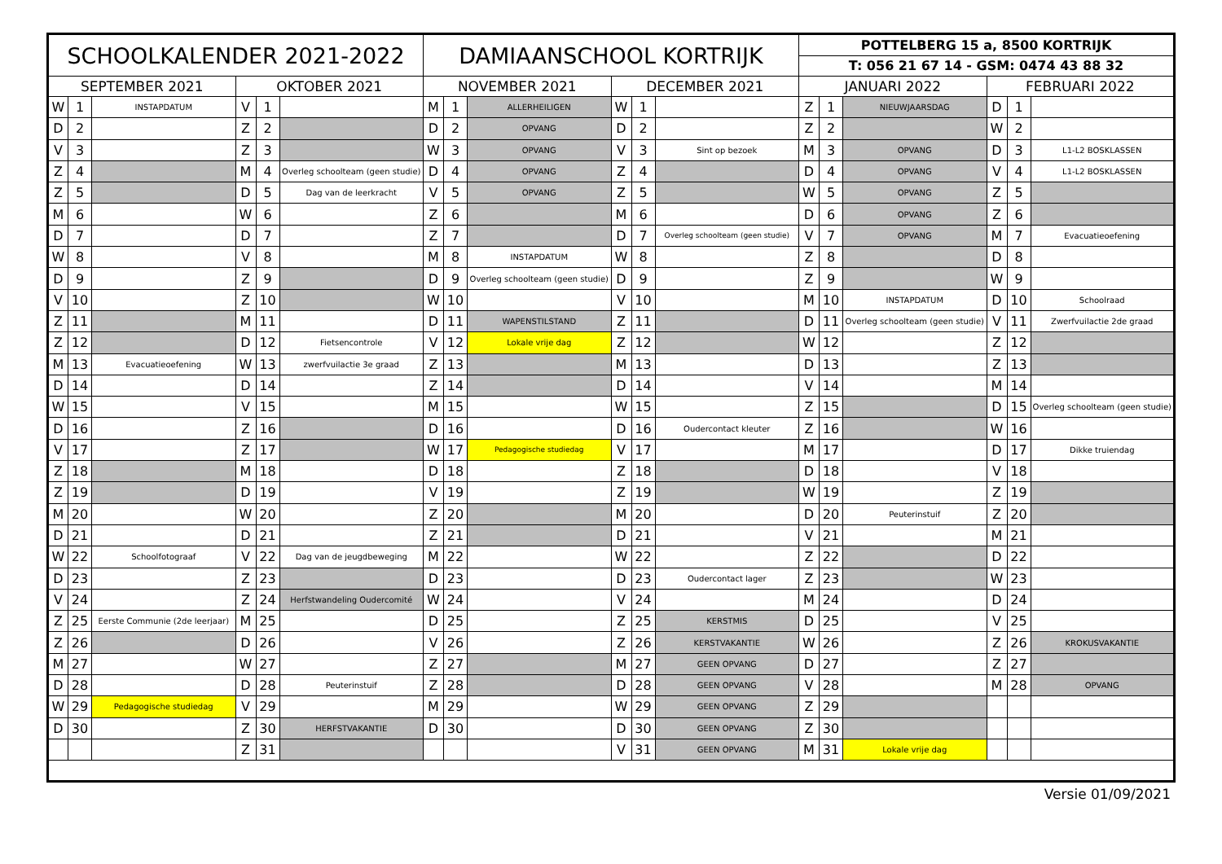| SCHOOLKALENDER 2021-2022 | | | | | | DAMIAANSCHOOL KORTRIJK | | | | | | POTTELBERG 15 a, 8500 KORTRIJK | | | | | |
| --- | --- | --- | --- | --- | --- | --- | --- | --- | --- | --- | --- | --- | --- | --- | --- | --- | --- |
| | | | | | | | | | | | | T: 056 21 67 14 - GSM: 0474 43 88 32 | | | | | |
| SEPTEMBER 2021 | | | OKTOBER 2021 | | | NOVEMBER 2021 | | | DECEMBER 2021 | | | JANUARI 2022 | | | FEBRUARI 2022 | | |
| W | 1 | INSTAPDATUM | V | 1 | | M | 1 | ALLERHEILIGEN | W | 1 | | Z | 1 | NIEUWJAARSDAG | D | 1 | |
| D | 2 | | Z | 2 | | D | 2 | OPVANG | D | 2 | | Z | 2 | | W | 2 | |
| V | 3 | | Z | 3 | | W | 3 | OPVANG | V | 3 | Sint op bezoek | M | 3 | OPVANG | D | 3 | L1-L2 BOSKLASSEN |
| Z | 4 | | M | 4 | Overleg schoolteam (geen studie) | D | 4 | OPVANG | Z | 4 | | D | 4 | OPVANG | V | 4 | L1-L2 BOSKLASSEN |
| Z | 5 | | D | 5 | Dag van de leerkracht | V | 5 | OPVANG | Z | 5 | | W | 5 | OPVANG | Z | 5 | |
| M | 6 | | W | 6 | | Z | 6 | | M | 6 | | D | 6 | OPVANG | Z | 6 | |
| D | 7 | | D | 7 | | Z | 7 | | D | 7 | Overleg schoolteam (geen studie) | V | 7 | OPVANG | M | 7 | Evacuatieoefening |
| W | 8 | | V | 8 | | M | 8 | INSTAPDATUM | W | 8 | | Z | 8 | | D | 8 | |
| D | 9 | | Z | 9 | | D | 9 | Overleg schoolteam (geen studie) | D | 9 | | Z | 9 | | W | 9 | |
| V | 10 | | Z | 10 | | W | 10 | | V | 10 | | M | 10 | INSTAPDATUM | D | 10 | Schoolraad |
| Z | 11 | | M | 11 | | D | 11 | WAPENSTILSTAND | Z | 11 | | D | 11 | Overleg schoolteam (geen studie) | V | 11 | Zwerfvuilactie 2de graad |
| Z | 12 | | D | 12 | Fietsencontrole | V | 12 | Lokale vrije dag | Z | 12 | | W | 12 | | Z | 12 | |
| M | 13 | Evacuatieoefening | W | 13 | zwerfvuilactie 3e graad | Z | 13 | | M | 13 | | D | 13 | | Z | 13 | |
| D | 14 | | D | 14 | | Z | 14 | | D | 14 | | V | 14 | | M | 14 | |
| W | 15 | | V | 15 | | M | 15 | | W | 15 | | Z | 15 | | D | 15 | Overleg schoolteam (geen studie) |
| D | 16 | | Z | 16 | | D | 16 | | D | 16 | Oudercontact kleuter | Z | 16 | | W | 16 | |
| V | 17 | | Z | 17 | | W | 17 | Pedagogische studiedag | V | 17 | | M | 17 | | D | 17 | Dikke truiendag |
| Z | 18 | | M | 18 | | D | 18 | | Z | 18 | | D | 18 | | V | 18 | |
| Z | 19 | | D | 19 | | V | 19 | | Z | 19 | | W | 19 | | Z | 19 | |
| M | 20 | | W | 20 | | Z | 20 | | M | 20 | | D | 20 | Peuterinstuif | Z | 20 | |
| D | 21 | | D | 21 | | Z | 21 | | D | 21 | | V | 21 | | M | 21 | |
| W | 22 | Schoolfotograaf | V | 22 | Dag van de jeugdbeweging | M | 22 | | W | 22 | | Z | 22 | | D | 22 | |
| D | 23 | | Z | 23 | | D | 23 | | D | 23 | Oudercontact lager | Z | 23 | | W | 23 | |
| V | 24 | | Z | 24 | Herfstwandeling Oudercomité | W | 24 | | V | 24 | | M | 24 | | D | 24 | |
| Z | 25 | Eerste Communie (2de leerjaar) | M | 25 | | D | 25 | | Z | 25 | KERSTMIS | D | 25 | | V | 25 | |
| Z | 26 | | D | 26 | | V | 26 | | Z | 26 | KERSTVAKANTIE | W | 26 | | Z | 26 | KROKUSVAKANTIE |
| M | 27 | | W | 27 | | Z | 27 | | M | 27 | GEEN OPVANG | D | 27 | | Z | 27 | |
| D | 28 | | D | 28 | Peuterinstuif | Z | 28 | | D | 28 | GEEN OPVANG | V | 28 | | M | 28 | OPVANG |
| W | 29 | Pedagogische studiedag | V | 29 | | M | 29 | | W | 29 | GEEN OPVANG | Z | 29 | | | | |
| D | 30 | | Z | 30 | HERFSTVAKANTIE | D | 30 | | D | 30 | GEEN OPVANG | Z | 30 | | | | |
| | | | Z | 31 | | | | | V | 31 | GEEN OPVANG | M | 31 | Lokale vrije dag | | | |
Versie 01/09/2021